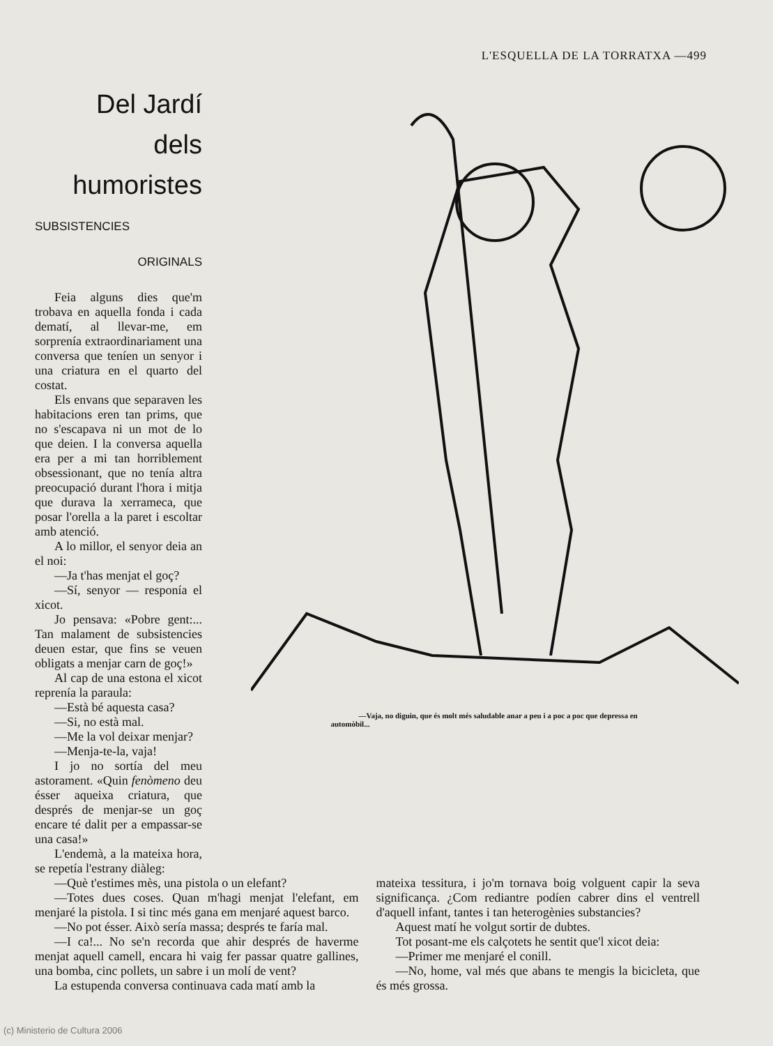L'ESQUELLA DE LA TORRATXA —499
Del Jardí
dels humoristes
SUBSISTENCIES
ORIGINALS
Feia alguns dies que'm trobava en aquella fonda i cada dematí, al llevar-me, em sorprenía extraordinariament una conversa que teníen un senyor i una criatura en el quarto del costat.
Els envans que separaven les habitacions eren tan prims, que no s'escapava ni un mot de lo que deien. I la conversa aquella era per a mi tan horriblement obsessionant, que no tenía altra preocupació durant l'hora i mitja que durava la xerrameca, que posar l'orella a la paret i escoltar amb atenció.
A lo millor, el senyor deia an el noi:
—Ja t'has menjat el goç?
—Sí, senyor — responía el xicot.
Jo pensava: «Pobre gent:... Tan malament de subsistencies deuen estar, que fins se veuen obligats a menjar carn de goç!»
Al cap de una estona el xicot reprenía la paraula:
—Està bé aquesta casa?
—Si, no està mal.
—Me la vol deixar menjar?
—Menja-te-la, vaja!
I jo no sortía del meu astorament. «Quin fenòmeno deu ésser aqueixa criatura, que després de menjar-se un goç encare té dalit per a empassar-se una casa!»
L'endemà, a la mateixa hora, se repetía l'estrany diàleg:
—Vaja, no diguin, que és molt més saludable anar a peu i a poc a poc que depressa en automòbil...
—Què t'estimes mès, una pistola o un elefant?
—Totes dues coses. Quan m'hagi menjat l'elefant, em menjaré la pistola. I si tinc més gana em menjaré aquest barco.
—No pot ésser. Això sería massa; després te faría mal.
—I ca!... No se'n recorda que ahir després de haverme menjat aquell camell, encara hi vaig fer passar quatre gallines, una bomba, cinc pollets, un sabre i un molí de vent?
La estupenda conversa continuava cada matí amb la
mateixa tessitura, i jo'm tornava boig volguent capir la seva significança. ¿Com rediantre podíen cabrer dins el ventrell d'aquell infant, tantes i tan heterogènies substancies?
Aquest matí he volgut sortir de dubtes.
Tot posant-me els calçotets he sentit que'l xicot deia:
—Primer me menjaré el conill.
—No, home, val més que abans te mengis la bicicleta, que és més grossa.
(c) Ministerio de Cultura 2006